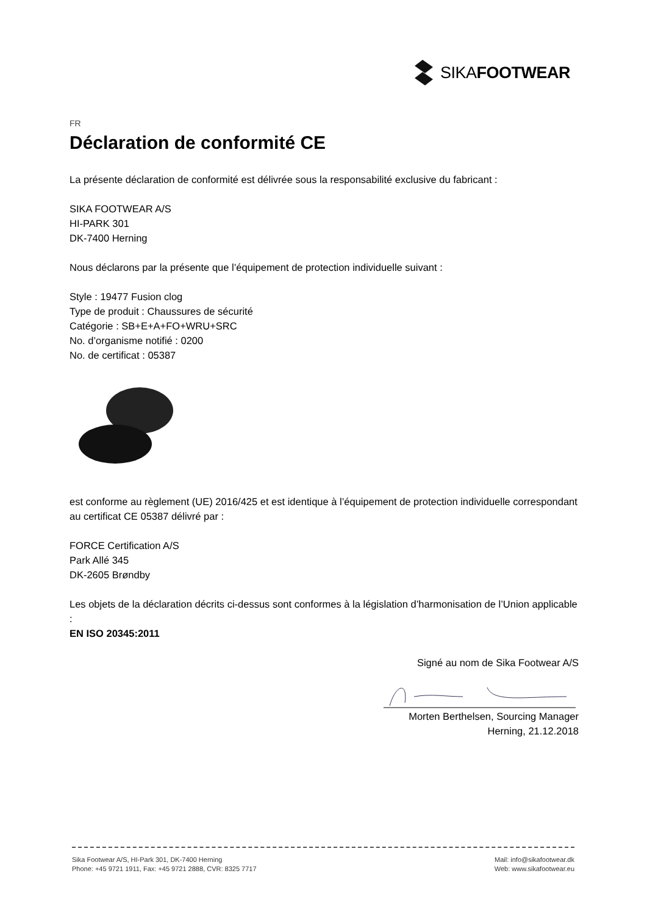SIKAFOOTWEAR
FR
Déclaration de conformité CE
La présente déclaration de conformité est délivrée sous la responsabilité exclusive du fabricant :
SIKA FOOTWEAR A/S
HI-PARK 301
DK-7400 Herning
Nous déclarons par la présente que l’équipement de protection individuelle suivant :
Style : 19477 Fusion clog
Type de produit : Chaussures de sécurité
Catégorie : SB+E+A+FO+WRU+SRC
No. d’organisme notifié : 0200
No. de certificat : 05387
est conforme au règlement (UE) 2016/425 et est identique à l’équipement de protection individuelle correspondant au certificat CE 05387 délivré par :
FORCE Certification A/S
Park Allé 345
DK-2605 Brøndby
Les objets de la déclaration décrits ci-dessus sont conformes à la législation d’harmonisation de l’Union applicable :
EN ISO 20345:2011
Signé au nom de Sika Footwear A/S
Morten Berthelsen, Sourcing Manager
Herning, 21.12.2018
Sika Footwear A/S, HI-Park 301, DK-7400 Herning
Phone: +45 9721 1911, Fax: +45 9721 2888, CVR: 8325 7717
Mail: info@sikafootwear.dk
Web: www.sikafootwear.eu